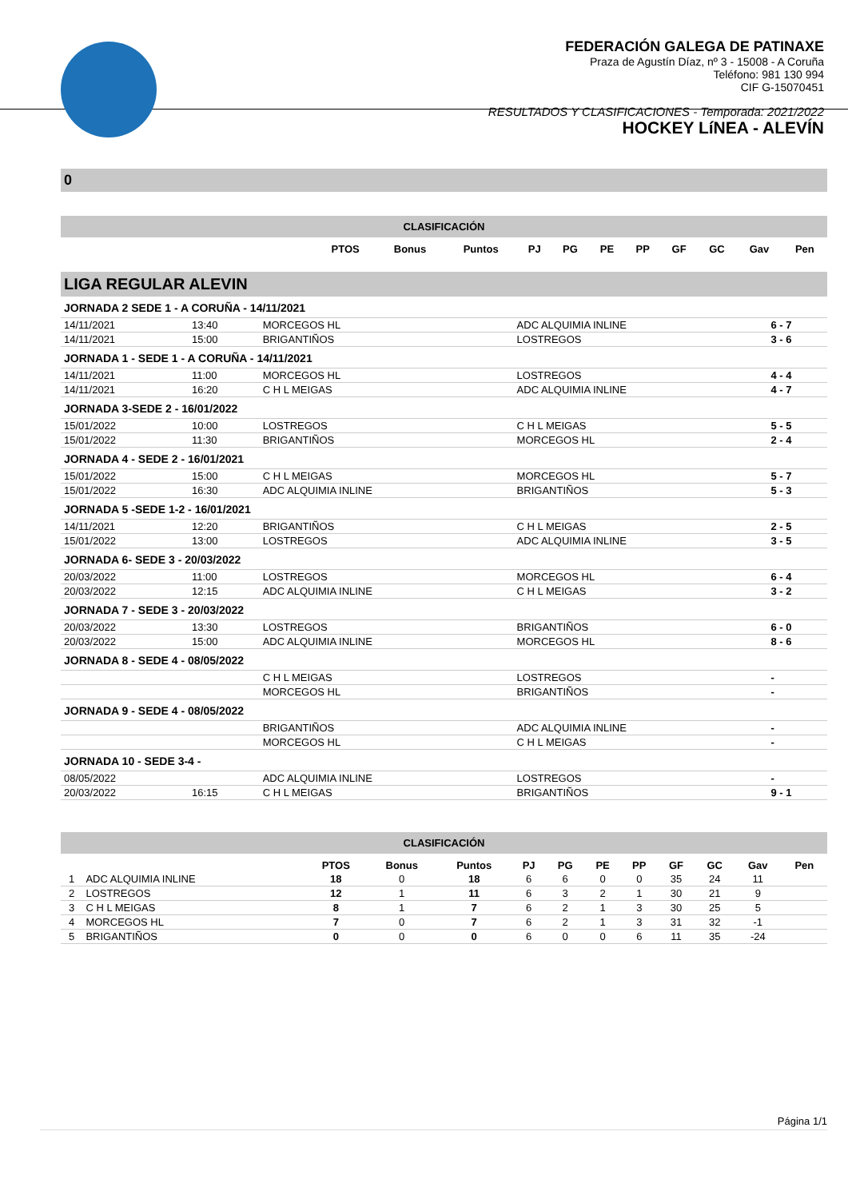FEDERACIÓN GALEGA DE PATINAXE
Praza de Agustín Díaz, nº 3 - 15008 - A Coruña
Teléfono: 981 130 994
CIF G-15070451
RESULTADOS Y CLASIFICACIONES - Temporada: 2021/2022
HOCKEY LíNEA - ALEVÍN
0
CLASIFICACIÓN
| | PTOS | Bonus | Puntos | PJ | PG | PE | PP | GF | GC | Gav | Pen |
| --- | --- | --- | --- | --- | --- | --- | --- | --- | --- | --- | --- |
LIGA REGULAR ALEVIN
| JORNADA 2 SEDE 1 - A CORUÑA - 14/11/2021 | | | | |
| 14/11/2021 | 13:40 | MORCEGOS HL | ADC ALQUIMIA INLINE | 6 - 7 |
| 14/11/2021 | 15:00 | BRIGANTIÑOS | LOSTREGOS | 3 - 6 |
| JORNADA 1 - SEDE 1 - A CORUÑA - 14/11/2021 | | | | |
| 14/11/2021 | 11:00 | MORCEGOS HL | LOSTREGOS | 4 - 4 |
| 14/11/2021 | 16:20 | C H L MEIGAS | ADC ALQUIMIA INLINE | 4 - 7 |
| JORNADA 3-SEDE 2 - 16/01/2022 | | | | |
| 15/01/2022 | 10:00 | LOSTREGOS | C H L MEIGAS | 5 - 5 |
| 15/01/2022 | 11:30 | BRIGANTIÑOS | MORCEGOS HL | 2 - 4 |
| JORNADA 4 - SEDE 2 - 16/01/2021 | | | | |
| 15/01/2022 | 15:00 | C H L MEIGAS | MORCEGOS HL | 5 - 7 |
| 15/01/2022 | 16:30 | ADC ALQUIMIA INLINE | BRIGANTIÑOS | 5 - 3 |
| JORNADA 5 -SEDE 1-2 - 16/01/2021 | | | | |
| 14/11/2021 | 12:20 | BRIGANTIÑOS | C H L MEIGAS | 2 - 5 |
| 15/01/2022 | 13:00 | LOSTREGOS | ADC ALQUIMIA INLINE | 3 - 5 |
| JORNADA 6- SEDE 3 - 20/03/2022 | | | | |
| 20/03/2022 | 11:00 | LOSTREGOS | MORCEGOS HL | 6 - 4 |
| 20/03/2022 | 12:15 | ADC ALQUIMIA INLINE | C H L MEIGAS | 3 - 2 |
| JORNADA 7 - SEDE 3 - 20/03/2022 | | | | |
| 20/03/2022 | 13:30 | LOSTREGOS | BRIGANTIÑOS | 6 - 0 |
| 20/03/2022 | 15:00 | ADC ALQUIMIA INLINE | MORCEGOS HL | 8 - 6 |
| JORNADA 8 - SEDE 4 - 08/05/2022 | | | | |
| | | C H L MEIGAS | LOSTREGOS | - |
| | | MORCEGOS HL | BRIGANTIÑOS | - |
| JORNADA 9 - SEDE 4 - 08/05/2022 | | | | |
| | | BRIGANTIÑOS | ADC ALQUIMIA INLINE | - |
| | | MORCEGOS HL | C H L MEIGAS | - |
| JORNADA 10 - SEDE 3-4 - | | | | |
| 08/05/2022 | | ADC ALQUIMIA INLINE | LOSTREGOS | - |
| 20/03/2022 | 16:15 | C H L MEIGAS | BRIGANTIÑOS | 9 - 1 |
CLASIFICACIÓN
| | | PTOS | Bonus | Puntos | PJ | PG | PE | PP | GF | GC | Gav | Pen |
| --- | --- | --- | --- | --- | --- | --- | --- | --- | --- | --- | --- | --- |
| 1 | ADC ALQUIMIA INLINE | 18 | 0 | 18 | 6 | 6 | 0 | 0 | 35 | 24 | 11 | |
| 2 | LOSTREGOS | 12 | 1 | 11 | 6 | 3 | 2 | 1 | 30 | 21 | 9 | |
| 3 | C H L MEIGAS | 8 | 1 | 7 | 6 | 2 | 1 | 3 | 30 | 25 | 5 | |
| 4 | MORCEGOS HL | 7 | 0 | 7 | 6 | 2 | 1 | 3 | 31 | 32 | -1 | |
| 5 | BRIGANTIÑOS | 0 | 0 | 0 | 6 | 0 | 0 | 6 | 11 | 35 | -24 | |
Página 1/1